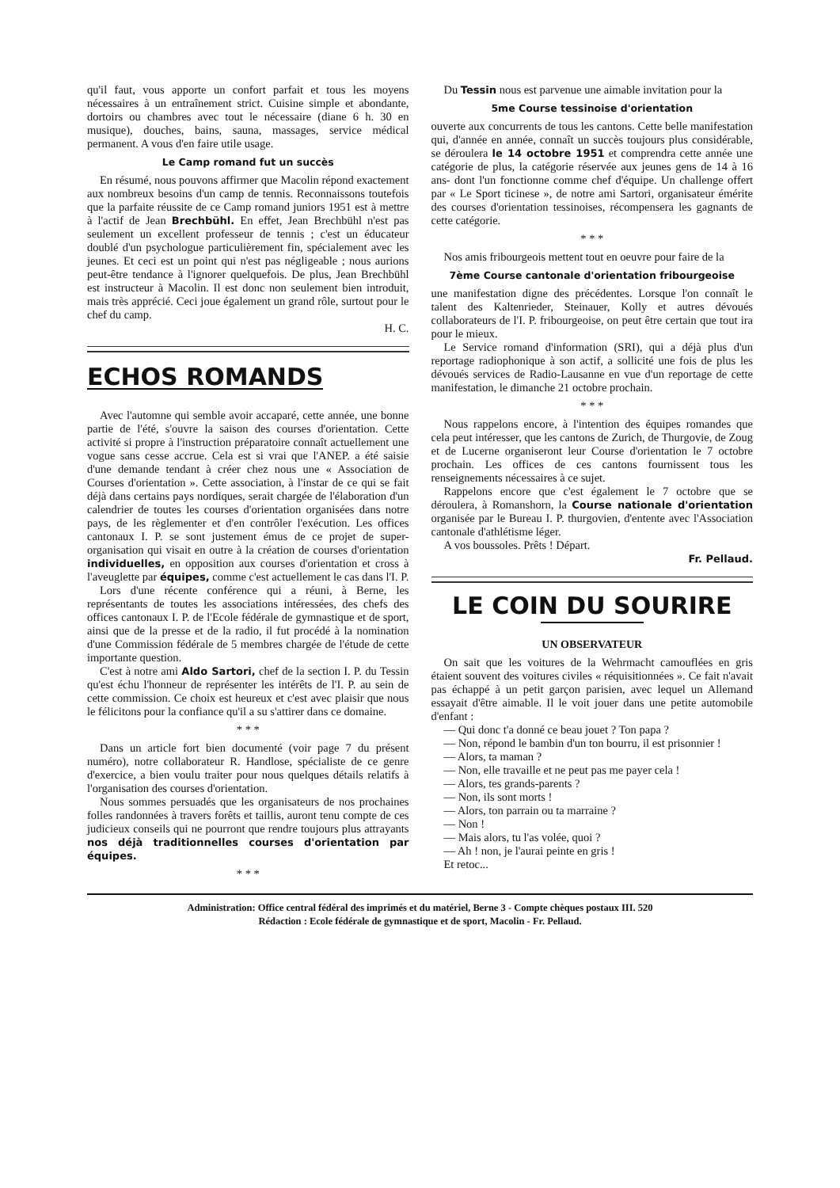qu'il faut, vous apporte un confort parfait et tous les moyens nécessaires à un entraînement strict. Cuisine simple et abondante, dortoirs ou chambres avec tout le nécessaire (diane 6 h. 30 en musique), douches, bains, sauna, massages, service médical permanent. A vous d'en faire utile usage.
Le Camp romand fut un succès
En résumé, nous pouvons affirmer que Macolin répond exactement aux nombreux besoins d'un camp de tennis. Reconnaissons toutefois que la parfaite réussite de ce Camp romand juniors 1951 est à mettre à l'actif de Jean Brechbühl. En effet, Jean Brechbühl n'est pas seulement un excellent professeur de tennis ; c'est un éducateur doublé d'un psychologue particulièrement fin, spécialement avec les jeunes. Et ceci est un point qui n'est pas négligeable ; nous aurions peut-être tendance à l'ignorer quelquefois. De plus, Jean Brechbühl est instructeur à Macolin. Il est donc non seulement bien introduit, mais très apprécié. Ceci joue également un grand rôle, surtout pour le chef du camp.
H. C.
ECHOS ROMANDS
Avec l'automne qui semble avoir accaparé, cette année, une bonne partie de l'été, s'ouvre la saison des courses d'orientation. Cette activité si propre à l'instruction préparatoire connaît actuellement une vogue sans cesse accrue. Cela est si vrai que l'ANEP. a été saisie d'une demande tendant à créer chez nous une « Association de Courses d'orientation ». Cette association, à l'instar de ce qui se fait déjà dans certains pays nordiques, serait chargée de l'élaboration d'un calendrier de toutes les courses d'orientation organisées dans notre pays, de les règlementer et d'en contrôler l'exécution. Les offices cantonaux I. P. se sont justement émus de ce projet de super-organisation qui visait en outre à la création de courses d'orientation individuelles, en opposition aux courses d'orientation et cross à l'aveuglette par équipes, comme c'est actuellement le cas dans l'I. P.
Lors d'une récente conférence qui a réuni, à Berne, les représentants de toutes les associations intéressées, des chefs des offices cantonaux I. P. de l'Ecole fédérale de gymnastique et de sport, ainsi que de la presse et de la radio, il fut procédé à la nomination d'une Commission fédérale de 5 membres chargée de l'étude de cette importante question.
C'est à notre ami Aldo Sartori, chef de la section I. P. du Tessin qu'est échu l'honneur de représenter les intérêts de l'I. P. au sein de cette commission. Ce choix est heureux et c'est avec plaisir que nous le félicitons pour la confiance qu'il a su s'attirer dans ce domaine.
* * *
Dans un article fort bien documenté (voir page 7 du présent numéro), notre collaborateur R. Handlose, spécialiste de ce genre d'exercice, a bien voulu traiter pour nous quelques détails relatifs à l'organisation des courses d'orientation.
Nous sommes persuadés que les organisateurs de nos prochaines folles randonnées à travers forêts et taillis, auront tenu compte de ces judicieux conseils qui ne pourront que rendre toujours plus attrayants nos déjà traditionnelles courses d'orientation par équipes.
* * *
Du Tessin nous est parvenue une aimable invitation pour la
5me Course tessinoise d'orientation
ouverte aux concurrents de tous les cantons. Cette belle manifestation qui, d'année en année, connaît un succès toujours plus considérable, se déroulera le 14 octobre 1951 et comprendra cette année une catégorie de plus, la catégorie réservée aux jeunes gens de 14 à 16 ans- dont l'un fonctionne comme chef d'équipe. Un challenge offert par « Le Sport ticinese », de notre ami Sartori, organisateur émérite des courses d'orientation tessinoises, récompensera les gagnants de cette catégorie.
* * *
Nos amis fribourgeois mettent tout en oeuvre pour faire de la
7ème Course cantonale d'orientation fribourgeoise
une manifestation digne des précédentes. Lorsque l'on connaît le talent des Kaltenrieder, Steinauer, Kolly et autres dévoués collaborateurs de l'I. P. fribourgeoise, on peut être certain que tout ira pour le mieux.
Le Service romand d'information (SRI), qui a déjà plus d'un reportage radiophonique à son actif, a sollicité une fois de plus les dévoués services de Radio-Lausanne en vue d'un reportage de cette manifestation, le dimanche 21 octobre prochain.
* * *
Nous rappelons encore, à l'intention des équipes romandes que cela peut intéresser, que les cantons de Zurich, de Thurgovie, de Zoug et de Lucerne organiseront leur Course d'orientation le 7 octobre prochain. Les offices de ces cantons fournissent tous les renseignements nécessaires à ce sujet.
Rappelons encore que c'est également le 7 octobre que se déroulera, à Romanshorn, la Course nationale d'orientation organisée par le Bureau I. P. thurgovien, d'entente avec l'Association cantonale d'athlétisme léger.
A vos boussoles. Prêts ! Départ.
Fr. Pellaud.
LE COIN DU SOURIRE
UN OBSERVATEUR
On sait que les voitures de la Wehrmacht camouflées en gris étaient souvent des voitures civiles « réquisitionnées ». Ce fait n'avait pas échappé à un petit garçon parisien, avec lequel un Allemand essayait d'être aimable. Il le voit jouer dans une petite automobile d'enfant :
— Qui donc t'a donné ce beau jouet ? Ton papa ?
— Non, répond le bambin d'un ton bourru, il est prisonnier !
— Alors, ta maman ?
— Non, elle travaille et ne peut pas me payer cela !
— Alors, tes grands-parents ?
— Non, ils sont morts !
— Alors, ton parrain ou ta marraine ?
— Non !
— Mais alors, tu l'as volée, quoi ?
— Ah ! non, je l'aurai peinte en gris !
Et retoc...
Administration: Office central fédéral des imprimés et du matériel, Berne 3 - Compte chèques postaux III. 520
Rédaction : Ecole fédérale de gymnastique et de sport, Macolin - Fr. Pellaud.